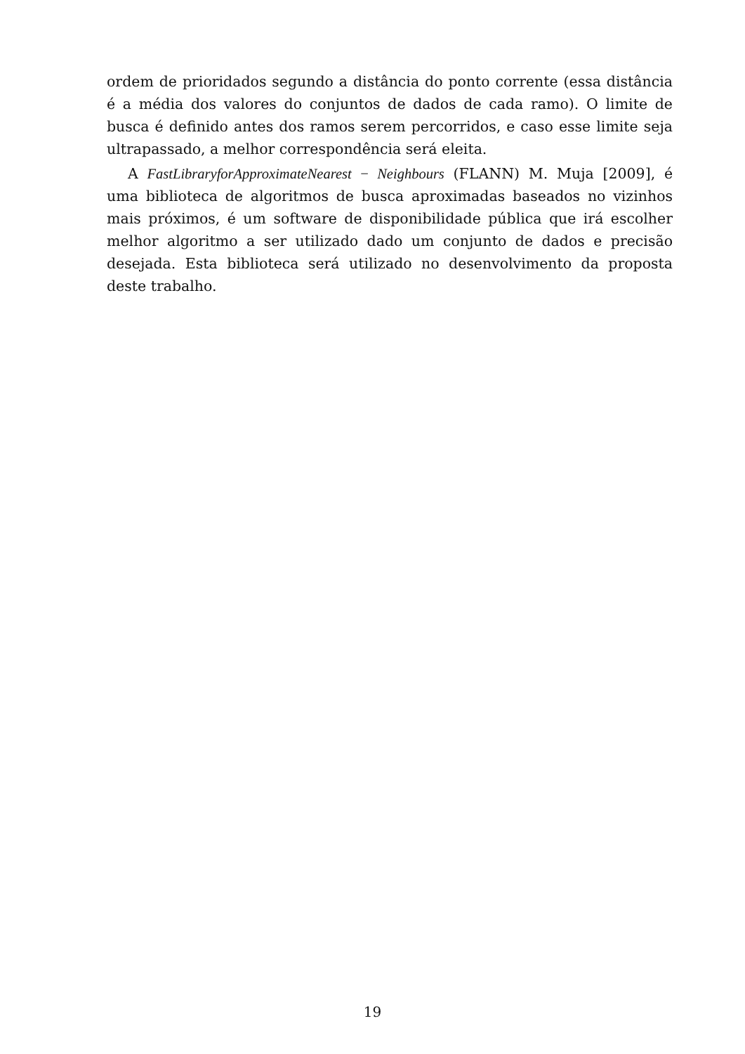ordem de prioridados segundo a distância do ponto corrente (essa distância é a média dos valores do conjuntos de dados de cada ramo). O limite de busca é definido antes dos ramos serem percorridos, e caso esse limite seja ultrapassado, a melhor correspondência será eleita.
A FastLibraryforApproximateNearest − Neighbours (FLANN) M. Muja [2009], é uma biblioteca de algoritmos de busca aproximadas baseados no vizinhos mais próximos, é um software de disponibilidade pública que irá escolher melhor algoritmo a ser utilizado dado um conjunto de dados e precisão desejada. Esta biblioteca será utilizado no desenvolvimento da proposta deste trabalho.
19